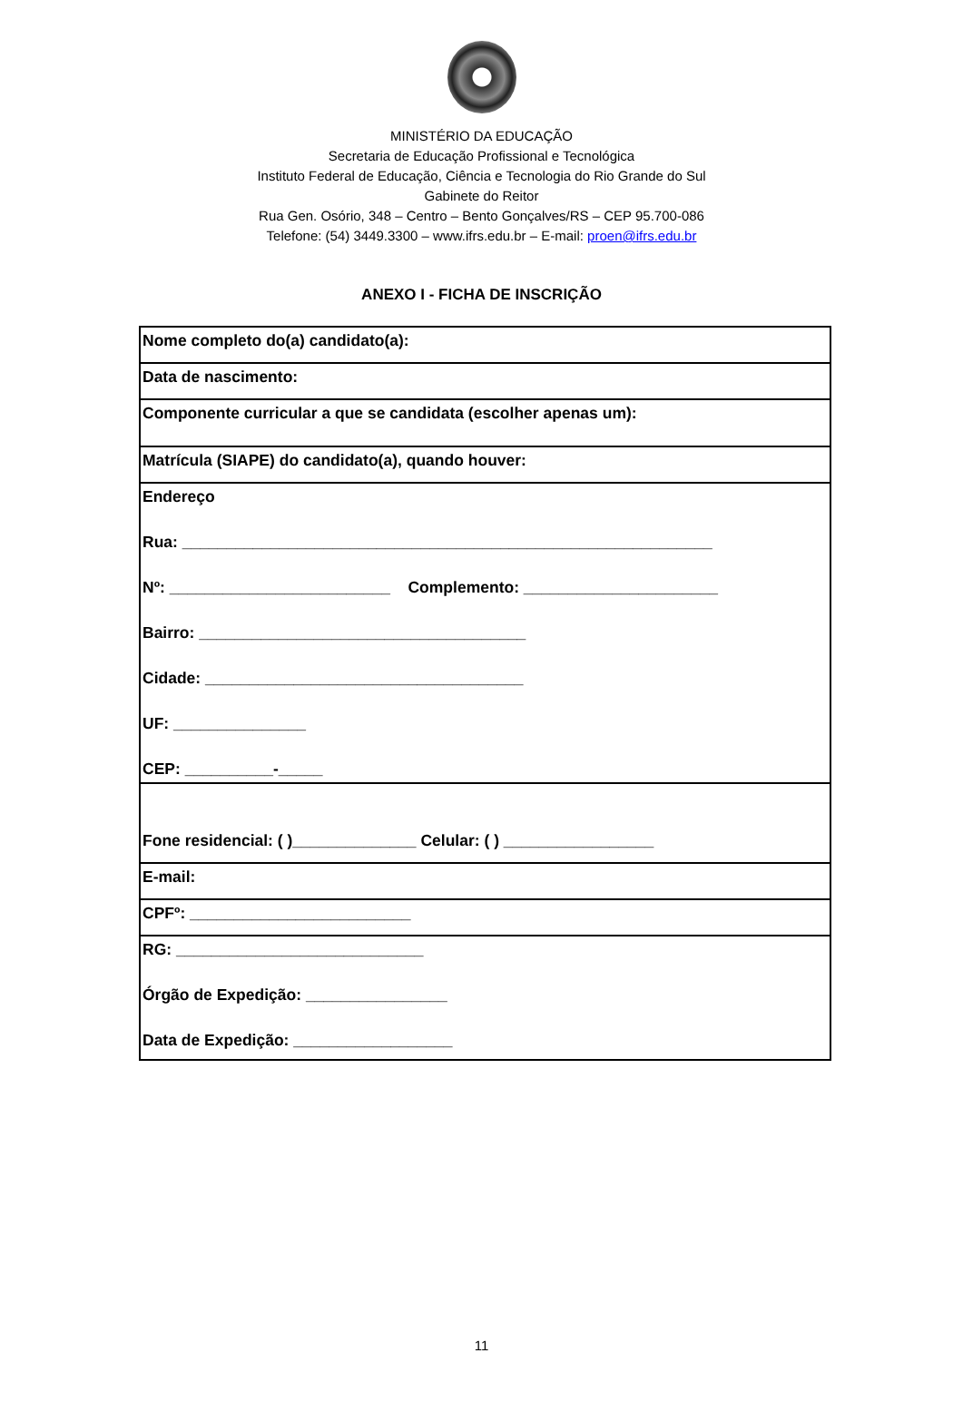MINISTÉRIO DA EDUCAÇÃO
Secretaria de Educação Profissional e Tecnológica
Instituto Federal de Educação, Ciência e Tecnologia do Rio Grande do Sul
Gabinete do Reitor
Rua Gen. Osório, 348 – Centro – Bento Gonçalves/RS – CEP 95.700-086
Telefone: (54) 3449.3300 – www.ifrs.edu.br – E-mail: proen@ifrs.edu.br
ANEXO I - FICHA DE INSCRIÇÃO
| Nome completo do(a) candidato(a): |
| Data de nascimento: |
| Componente curricular a que se candidata (escolher apenas um): |
| Matrícula (SIAPE) do candidato(a), quando houver: |
| Endereço Rua: ____________________________________________________________ Nº: _________________________ Complemento: ______________________ Bairro: _____________________________________ Cidade: ____________________________________ UF: _______________ CEP: __________-_____ |
| Fone residencial: ( )______________ Celular: ( ) _________________ |
| E-mail: |
| CPFº: _________________________ |
| RG: ____________________________ Órgão de Expedição: ________________ Data de Expedição: __________________ |
11